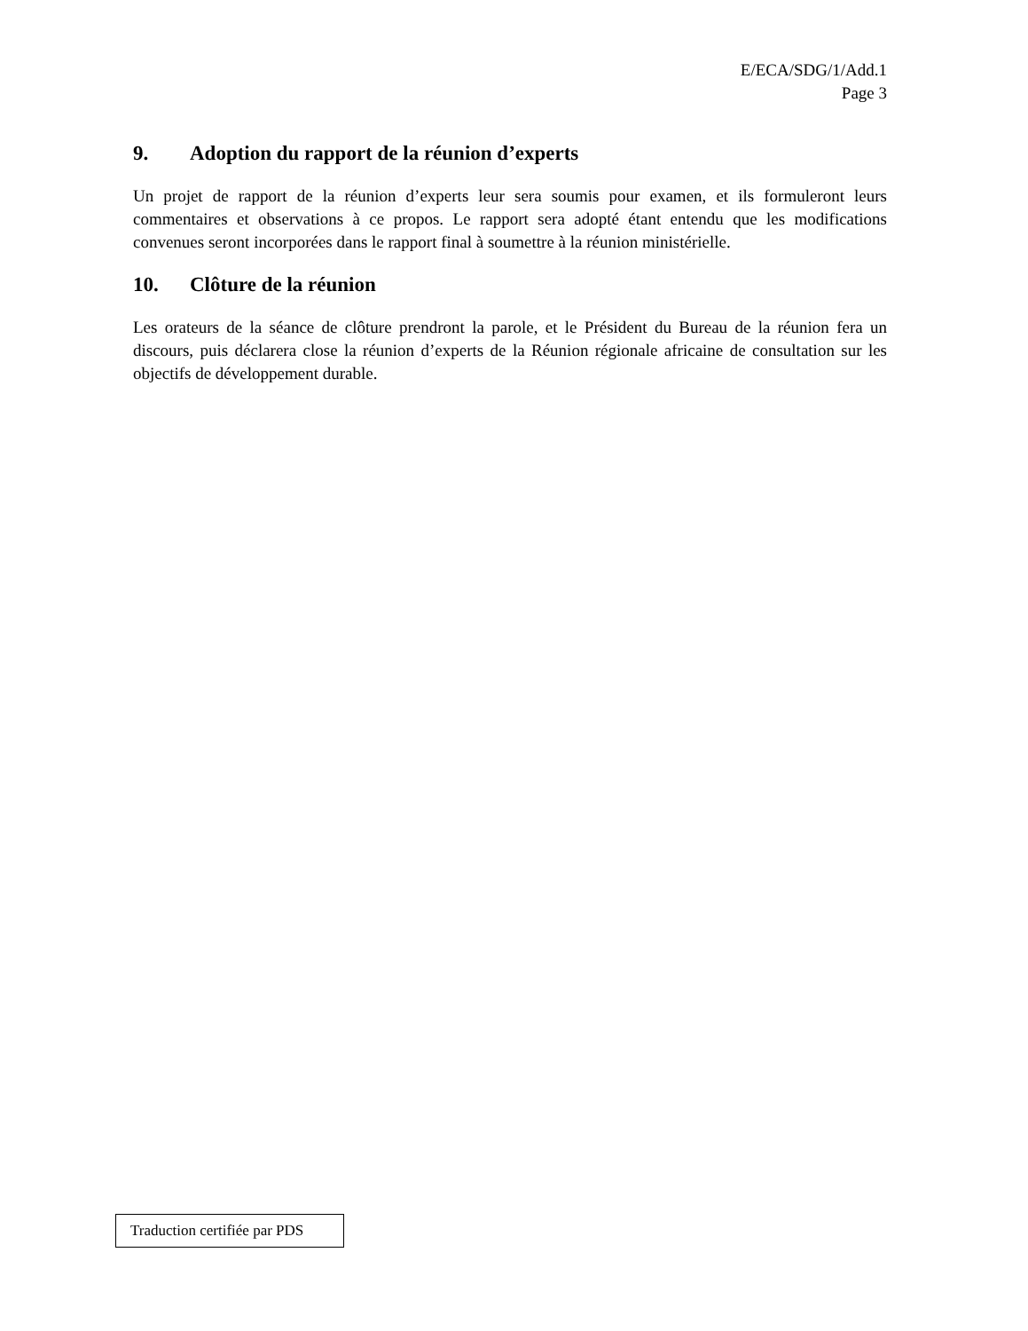E/ECA/SDG/1/Add.1
Page 3
9. Adoption du rapport de la réunion d’experts
Un projet de rapport de la réunion d’experts leur sera soumis pour examen, et ils formuleront leurs commentaires et observations à ce propos. Le rapport sera adopté étant entendu que les modifications convenues seront incorporées dans le rapport final à soumettre à la réunion ministérielle.
10. Clôture de la réunion
Les orateurs de la séance de clôture prendront la parole, et le Président du Bureau de la réunion fera un discours, puis déclarera close la réunion d’experts de la Réunion régionale africaine de consultation sur les objectifs de développement durable.
Traduction certifiée par PDS